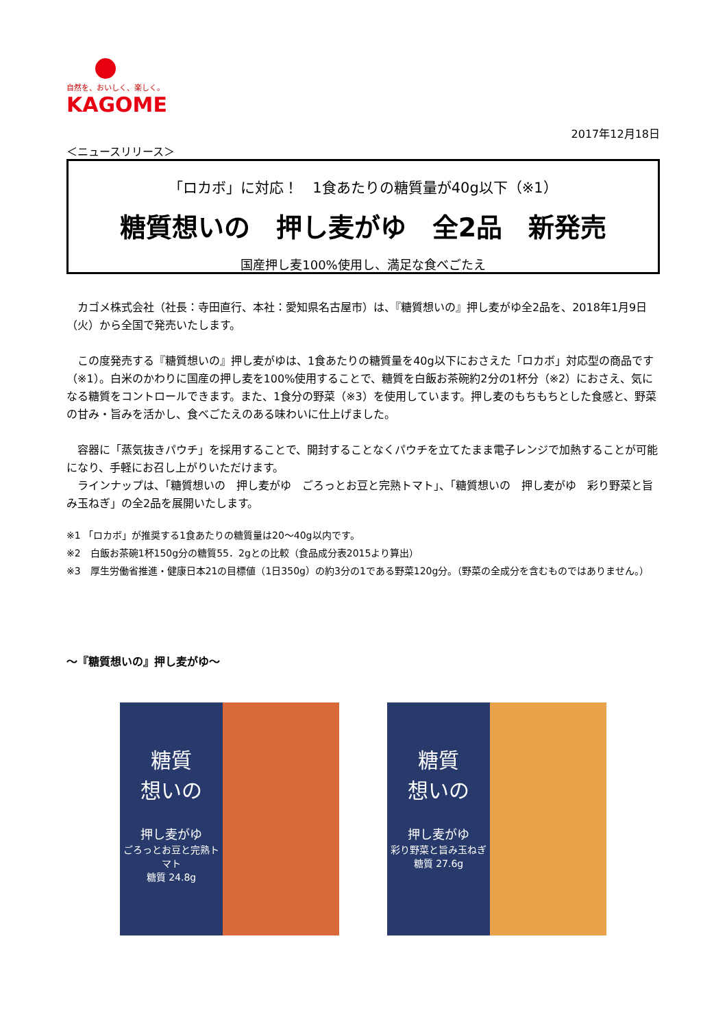自然を、おいしく、楽しく。
KAGOME
2017年12月18日
＜ニュースリリース＞
「ロカボ」に対応！　1食あたりの糖質量が40g以下（※1）
糖質想いの　押し麦がゆ　全2品　新発売
国産押し麦100%使用し、満足な食べごたえ
　カゴメ株式会社（社長：寺田直行、本社：愛知県名古屋市）は、『糖質想いの』押し麦がゆ全2品を、2018年1月9日（火）から全国で発売いたします。
　この度発売する『糖質想いの』押し麦がゆは、1食あたりの糖質量を40g以下におさえた「ロカボ」対応型の商品です（※1）。白米のかわりに国産の押し麦を100%使用することで、糖質を白飯お茶碗約2分の1杯分（※2）におさえ、気になる糖質をコントロールできます。また、1食分の野菜（※3）を使用しています。押し麦のもちもちとした食感と、野菜の甘み・旨みを活かし、食べごたえのある味わいに仕上げました。
　容器に「蒸気抜きパウチ」を採用することで、開封することなくパウチを立てたまま電子レンジで加熱することが可能になり、手軽にお召し上がりいただけます。
　ラインナップは、「糖質想いの　押し麦がゆ　ごろっとお豆と完熟トマト」、「糖質想いの　押し麦がゆ　彩り野菜と旨み玉ねぎ」の全2品を展開いたします。
※1 「ロカボ」が推奨する1食あたりの糖質量は20～40g以内です。
※2　白飯お茶碗1杯150g分の糖質55．2gとの比較（食品成分表2015より算出）
※3　厚生労働省推進・健康日本21の目標値（1日350g）の約3分の1である野菜120g分。（野菜の全成分を含むものではありません。）
～『糖質想いの』押し麦がゆ～
糖質
想いの
押し麦がゆ
ごろっとお豆と完熟トマト
糖質 24.8g
糖質
想いの
押し麦がゆ
彩り野菜と旨み玉ねぎ
糖質 27.6g